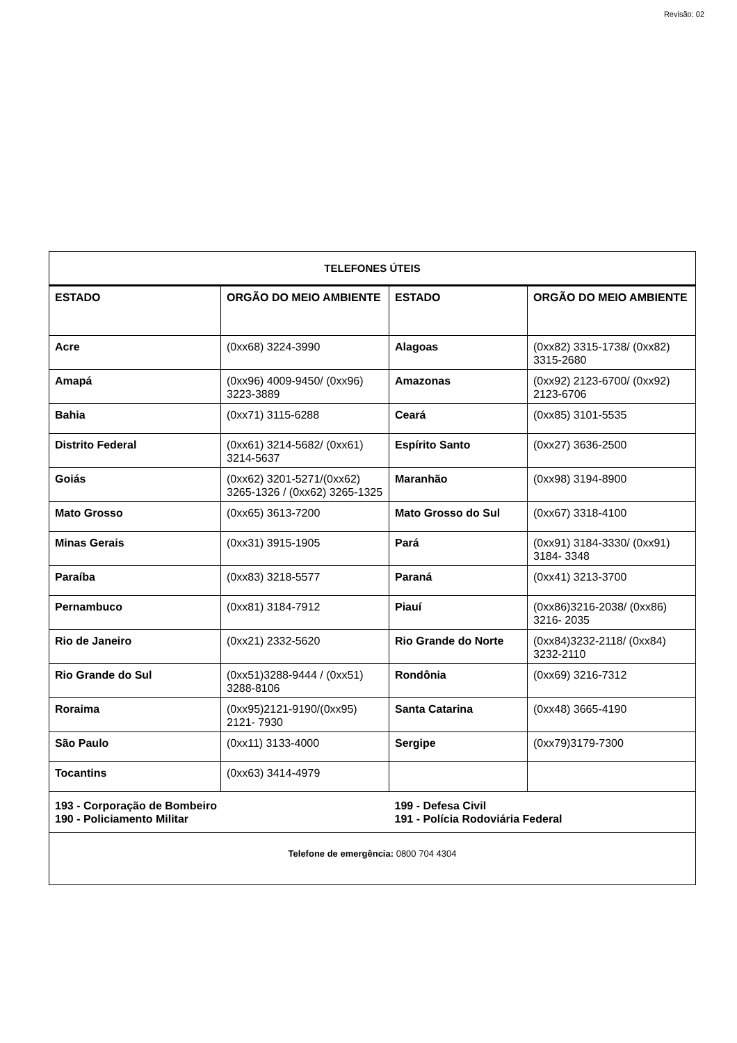Revisão: 02
| TELEFONES ÚTEIS | | | |
| --- | --- | --- | --- |
| ESTADO | ORGÃO DO MEIO AMBIENTE | ESTADO | ORGÃO DO MEIO AMBIENTE |
| Acre | (0xx68) 3224-3990 | Alagoas | (0xx82) 3315-1738/ (0xx82) 3315-2680 |
| Amapá | (0xx96) 4009-9450/ (0xx96) 3223-3889 | Amazonas | (0xx92) 2123-6700/ (0xx92) 2123-6706 |
| Bahia | (0xx71) 3115-6288 | Ceará | (0xx85) 3101-5535 |
| Distrito Federal | (0xx61) 3214-5682/ (0xx61) 3214-5637 | Espírito Santo | (0xx27) 3636-2500 |
| Goiás | (0xx62) 3201-5271/(0xx62) 3265-1326 / (0xx62) 3265-1325 | Maranhão | (0xx98) 3194-8900 |
| Mato Grosso | (0xx65) 3613-7200 | Mato Grosso do Sul | (0xx67) 3318-4100 |
| Minas Gerais | (0xx31) 3915-1905 | Pará | (0xx91) 3184-3330/ (0xx91) 3184- 3348 |
| Paraíba | (0xx83) 3218-5577 | Paraná | (0xx41) 3213-3700 |
| Pernambuco | (0xx81) 3184-7912 | Piauí | (0xx86)3216-2038/ (0xx86) 3216- 2035 |
| Rio de Janeiro | (0xx21) 2332-5620 | Rio Grande do Norte | (0xx84)3232-2118/ (0xx84) 3232-2110 |
| Rio Grande do Sul | (0xx51)3288-9444 / (0xx51) 3288-8106 | Rondônia | (0xx69) 3216-7312 |
| Roraima | (0xx95)2121-9190/(0xx95) 2121- 7930 | Santa Catarina | (0xx48) 3665-4190 |
| São Paulo | (0xx11) 3133-4000 | Sergipe | (0xx79)3179-7300 |
| Tocantins | (0xx63) 3414-4979 | | |
| 193 - Corporação de Bombeiro 190 - Policiamento Militar | | 199 - Defesa Civil 191 - Polícia Rodoviária Federal | |
| Telefone de emergência: 0800 704 4304 | | | |